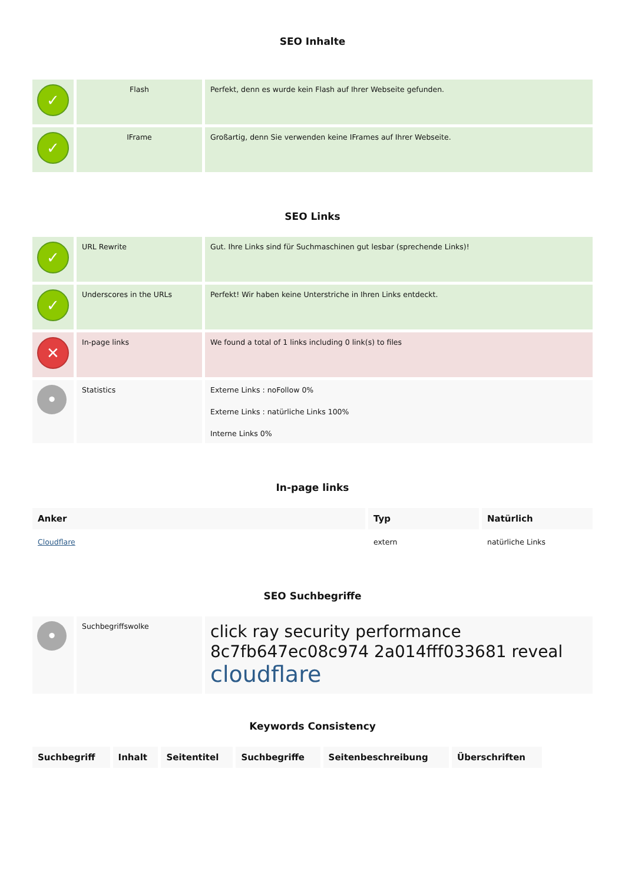SEO Inhalte
| ✓ | Flash | Perfekt, denn es wurde kein Flash auf Ihrer Webseite gefunden. |
| ✓ | IFrame | Großartig, denn Sie verwenden keine IFrames auf Ihrer Webseite. |
SEO Links
| ✓ | URL Rewrite | Gut. Ihre Links sind für Suchmaschinen gut lesbar (sprechende Links)! |
| ✓ | Underscores in the URLs | Perfekt! Wir haben keine Unterstriche in Ihren Links entdeckt. |
| ✕ | In-page links | We found a total of 1 links including 0 link(s) to files |
| • | Statistics | Externe Links : noFollow 0% Externe Links : natürliche Links 100% Interne Links 0% |
In-page links
| Anker | Typ | Natürlich |
| --- | --- | --- |
| Cloudflare | extern | natürliche Links |
SEO Suchbegriffe
| • | Suchbegriffswolke | click ray security performance 8c7fb647ec08c974 2a014fff033681 reveal cloudflare |
Keywords Consistency
| Suchbegriff | Inhalt | Seitentitel | Suchbegriffe | Seitenbeschreibung | Überschriften |
| --- | --- | --- | --- | --- | --- |